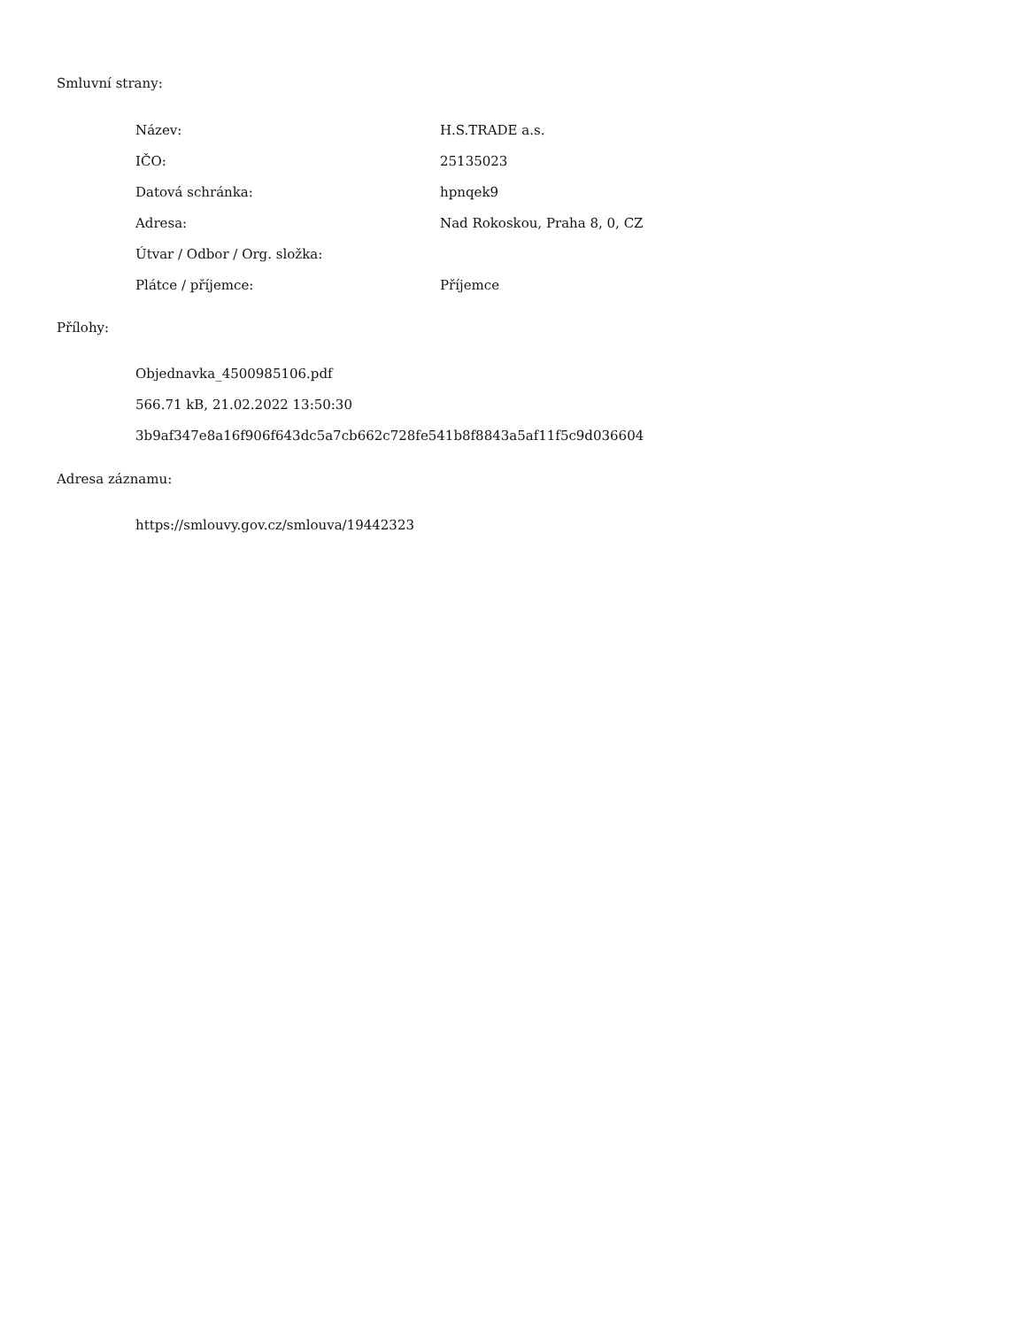Smluvní strany:
| Název: | H.S.TRADE a.s. |
| IČO: | 25135023 |
| Datová schránka: | hpnqek9 |
| Adresa: | Nad Rokoskou, Praha 8, 0, CZ |
| Útvar / Odbor / Org. složka: | |
| Plátce / příjemce: | Příjemce |
Přílohy:
Objednavka_4500985106.pdf
566.71 kB, 21.02.2022 13:50:30
3b9af347e8a16f906f643dc5a7cb662c728fe541b8f8843a5af11f5c9d036604
Adresa záznamu:
https://smlouvy.gov.cz/smlouva/19442323